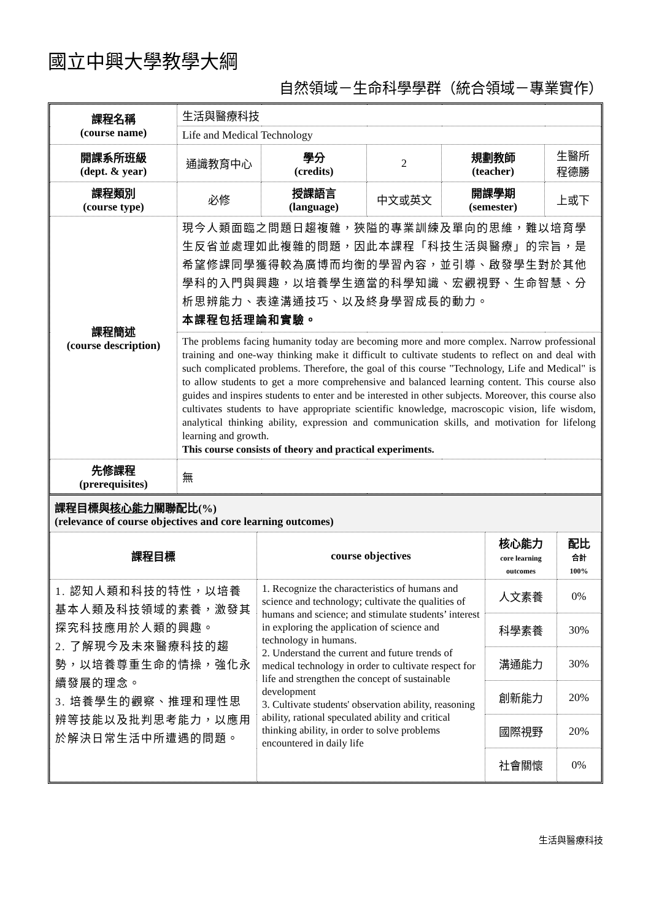國立中興大學教學大綱
自然領域－生命科學學群（統合領域－專業實作）
| 課程名稱 (course name) | 生活與醫療科技 | | | | |
| | Life and Medical Technology | | | | |
| 開課系所班級 (dept. & year) | 通識教育中心 | 學分 (credits) | 2 | 規劃教師 (teacher) | 生醫所 程德勝 |
| 課程類別 (course type) | 必修 | 授課語言 (language) | 中文或英文 | 開課學期 (semester) | 上或下 |
| 課程簡述 (course description) | 現今人類面臨之問題日趨複雜，狹隘的專業訓練及單向的思維，難以培育學生反省並處理如此複雜的問題，因此本課程「科技生活與醫療」的宗旨，是希望修課同學獲得較為廣博而均衡的學習內容，並引導、啟發學生對於其他學科的入門與興趣，以培養學生適當的科學知識、宏觀視野、生命智慧、分析思辨能力、表達溝通技巧、以及終身學習成長的動力。 本課程包括理論和實驗。 | | | | |
| | The problems facing humanity today are becoming more and more complex. Narrow professional training and one-way thinking make it difficult to cultivate students to reflect on and deal with such complicated problems. Therefore, the goal of this course "Technology, Life and Medical" is to allow students to get a more comprehensive and balanced learning content. This course also guides and inspires students to enter and be interested in other subjects. Moreover, this course also cultivates students to have appropriate scientific knowledge, macroscopic vision, life wisdom, analytical thinking ability, expression and communication skills, and motivation for lifelong learning and growth. This course consists of theory and practical experiments. | | | | |
| 先修課程 (prerequisites) | 無 | | | | |
課程目標與核心能力關聯配比(%)
(relevance of course objectives and core learning outcomes)
| 課程目標 | course objectives | 核心能力 core learning outcomes | 配比 合計 100% |
| --- | --- | --- | --- |
| 1. 認知人類和科技的特性，以培養基本人類及科技領域的素養，激發其探究科技應用於人類的興趣。 2. 了解現今及未來醫療科技的趨勢，以培養尊重生命的情操，強化永續發展的理念。 3. 培養學生的觀察、推理和理性思辨等技能以及批判思考能力，以應用於解決日常生活中所遭遇的問題。 | 1. Recognize the characteristics of humans and science and technology; cultivate the qualities of humans and science; and stimulate students’ interest in exploring the application of science and technology in humans. 2. Understand the current and future trends of medical technology in order to cultivate respect for life and strengthen the concept of sustainable development 3. Cultivate students' observation ability, reasoning ability, rational speculated ability and critical thinking ability, in order to solve problems encountered in daily life | 人文素養 | 0% |
| | | 科學素養 | 30% |
| | | 溝通能力 | 30% |
| | | 創新能力 | 20% |
| | | 國際視野 | 20% |
| | | 社會關懷 | 0% |
生活與醫療科技